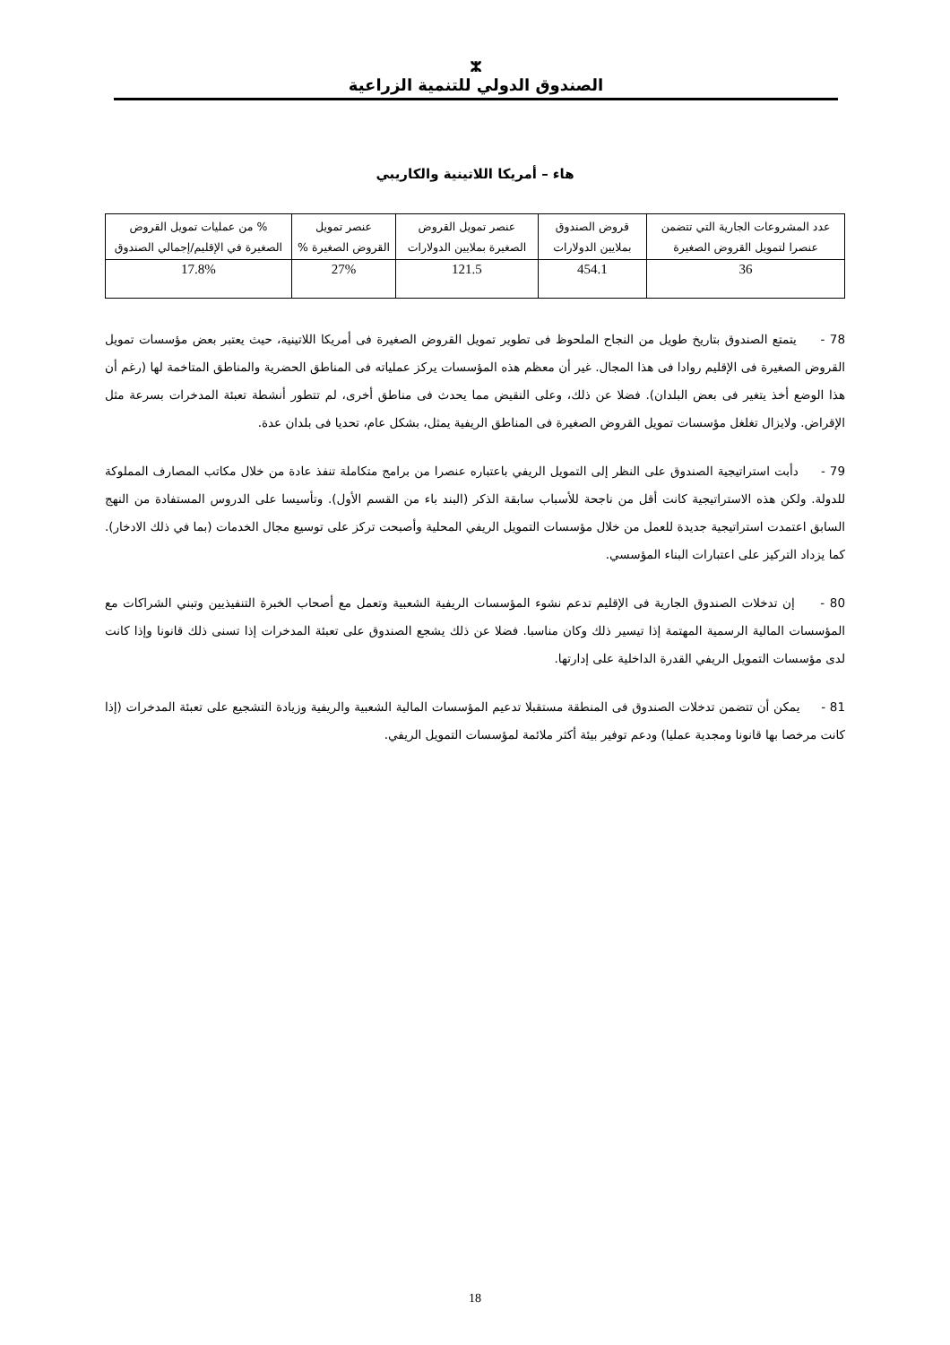ⵣ
الصندوق الدولي للتنمية الزراعية
هاء – أمريكا اللاتينية والكاريبي
| عدد المشروعات الجارية التي تتضمن عنصرا لتمويل القروض الصغيرة | قروض الصندوق بملايين الدولارات | عنصر تمويل القروض الصغيرة بملايين الدولارات | عنصر تمويل القروض الصغيرة % | % من عمليات تمويل القروض الصغيرة في الإقليم/إجمالي الصندوق |
| --- | --- | --- | --- | --- |
| 36 | 454.1 | 121.5 | 27% | 17.8% |
78 - يتمتع الصندوق بتاريخ طويل من النجاح الملحوظ فى تطوير تمويل القروض الصغيرة فى أمريكا اللاتينية، حيث يعتبر بعض مؤسسات تمويل القروض الصغيرة فى الإقليم روادا فى هذا المجال. غير أن معظم هذه المؤسسات يركز عملياته فى المناطق الحضرية والمناطق المتاخمة لها (رغم أن هذا الوضع أخذ يتغير فى بعض البلدان). فضلا عن ذلك، وعلى النقيض مما يحدث فى مناطق أخرى، لم تتطور أنشطة تعبئة المدخرات بسرعة مثل الإقراض. ولايزال تغلغل مؤسسات تمويل القروض الصغيرة فى المناطق الريفية يمثل، بشكل عام، تحديا فى بلدان عدة.
79 - دأبت استراتيجية الصندوق على النظر إلى التمويل الريفي باعتباره عنصرا من برامج متكاملة تنفذ عادة من خلال مكاتب المصارف المملوكة للدولة. ولكن هذه الاستراتيجية كانت أقل من ناجحة للأسباب سابقة الذكر (البند باء من القسم الأول). وتأسيسا على الدروس المستفادة من النهج السابق اعتمدت استراتيجية جديدة للعمل من خلال مؤسسات التمويل الريفي المحلية وأصبحت تركز على توسيع مجال الخدمات (بما في ذلك الادخار). كما يزداد التركيز على اعتبارات البناء المؤسسي.
80 - إن تدخلات الصندوق الجارية فى الإقليم تدعم نشوء المؤسسات الريفية الشعبية وتعمل مع أصحاب الخبرة التنفيذيين وتبني الشراكات مع المؤسسات المالية الرسمية المهتمة إذا تيسير ذلك وكان مناسبا. فضلا عن ذلك يشجع الصندوق على تعبئة المدخرات إذا تسنى ذلك قانونا وإذا كانت لدى مؤسسات التمويل الريفي القدرة الداخلية على إدارتها.
81 - يمكن أن تتضمن تدخلات الصندوق فى المنطقة مستقبلا تدعيم المؤسسات المالية الشعبية والريفية وزيادة التشجيع على تعبئة المدخرات (إذا كانت مرخصا بها قانونا ومجدية عمليا) ودعم توفير بيئة أكثر ملائمة لمؤسسات التمويل الريفي.
18